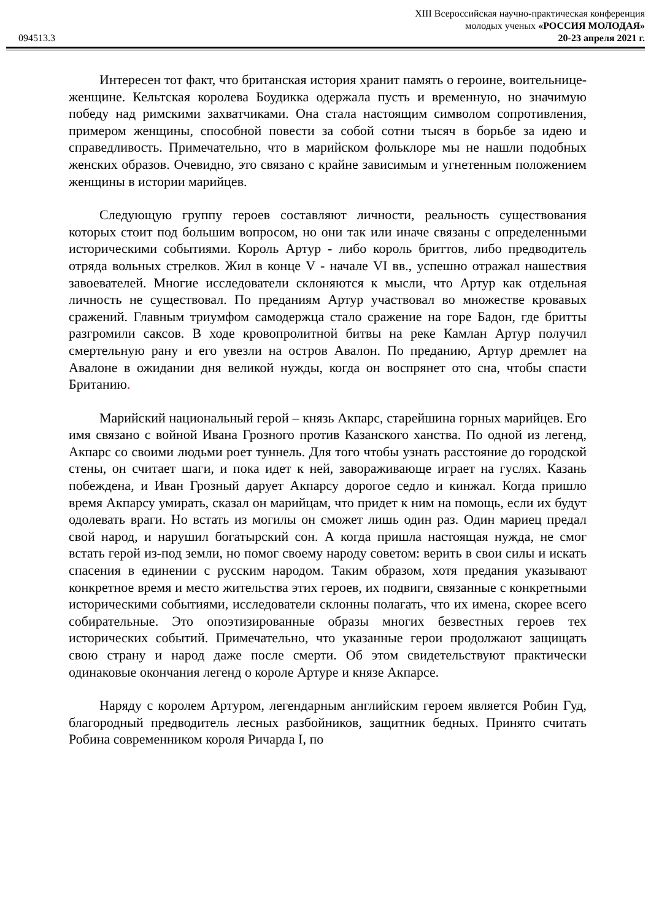XIII Всероссийская научно-практическая конференция
молодых ученых «РОССИЯ МОЛОДАЯ»
094513.3 20-23 апреля 2021 г.
Интересен тот факт, что британская история хранит память о героине, воительнице-женщине. Кельтская королева Боудикка одержала пусть и временную, но значимую победу над римскими захватчиками. Она стала настоящим символом сопротивления, примером женщины, способной повести за собой сотни тысяч в борьбе за идею и справедливость. Примечательно, что в марийском фольклоре мы не нашли подобных женских образов. Очевидно, это связано с крайне зависимым и угнетенным положением женщины в истории марийцев.
Следующую группу героев составляют личности, реальность существования которых стоит под большим вопросом, но они так или иначе связаны с определенными историческими событиями. Король Артур - либо король бриттов, либо предводитель отряда вольных стрелков. Жил в конце V - начале VI вв., успешно отражал нашествия завоевателей. Многие исследователи склоняются к мысли, что Артур как отдельная личность не существовал. По преданиям Артур участвовал во множестве кровавых сражений. Главным триумфом самодержца стало сражение на горе Бадон, где бритты разгромили саксов. В ходе кровопролитной битвы на реке Камлан Артур получил смертельную рану и его увезли на остров Авалон. По преданию, Артур дремлет на Авалоне в ожидании дня великой нужды, когда он воспрянет ото сна, чтобы спасти Британию.
Марийский национальный герой – князь Акпарс, старейшина горных марийцев. Его имя связано с войной Ивана Грозного против Казанского ханства. По одной из легенд, Акпарс со своими людьми роет туннель. Для того чтобы узнать расстояние до городской стены, он считает шаги, и пока идет к ней, завораживающе играет на гуслях. Казань побеждена, и Иван Грозный дарует Акпарсу дорогое седло и кинжал. Когда пришло время Акпарсу умирать, сказал он марийцам, что придет к ним на помощь, если их будут одолевать враги. Но встать из могилы он сможет лишь один раз. Один мариец предал свой народ, и нарушил богатырский сон. А когда пришла настоящая нужда, не смог встать герой из-под земли, но помог своему народу советом: верить в свои силы и искать спасения в единении с русским народом. Таким образом, хотя предания указывают конкретное время и место жительства этих героев, их подвиги, связанные с конкретными историческими событиями, исследователи склонны полагать, что их имена, скорее всего собирательные. Это опоэтизированные образы многих безвестных героев тех исторических событий. Примечательно, что указанные герои продолжают защищать свою страну и народ даже после смерти. Об этом свидетельствуют практически одинаковые окончания легенд о короле Артуре и князе Акпарсе.
Наряду с королем Артуром, легендарным английским героем является Робин Гуд, благородный предводитель лесных разбойников, защитник бедных. Принято считать Робина современником короля Ричарда I, по